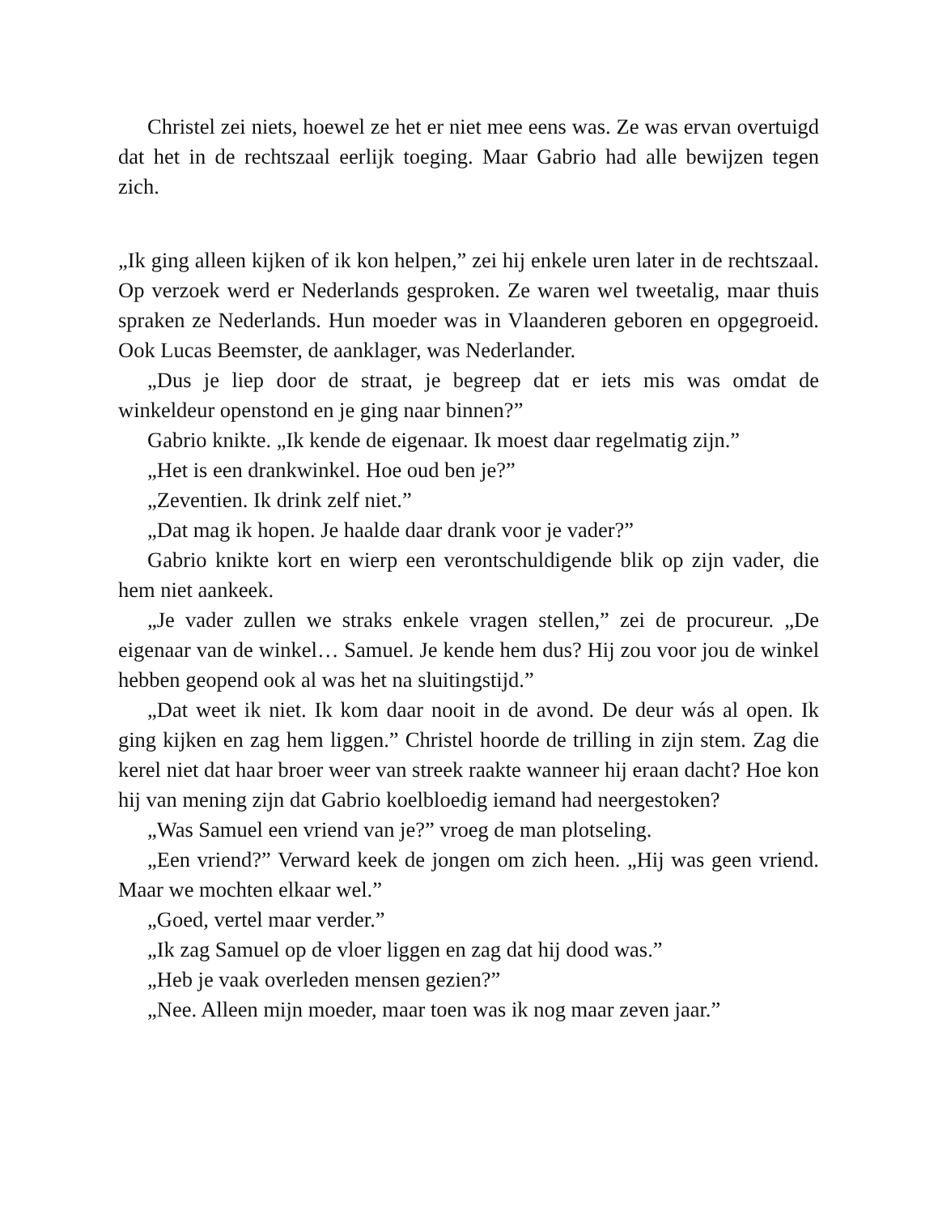Christel zei niets, hoewel ze het er niet mee eens was. Ze was ervan overtuigd dat het in de rechtszaal eerlijk toeging. Maar Gabrio had alle bewijzen tegen zich.
„Ik ging alleen kijken of ik kon helpen,” zei hij enkele uren later in de rechtszaal. Op verzoek werd er Nederlands gesproken. Ze waren wel tweetalig, maar thuis spraken ze Nederlands. Hun moeder was in Vlaanderen geboren en opgegroeid. Ook Lucas Beemster, de aanklager, was Nederlander.
„Dus je liep door de straat, je begreep dat er iets mis was omdat de winkeldeur openstond en je ging naar binnen?”
Gabrio knikte. „Ik kende de eigenaar. Ik moest daar regelmatig zijn.”
„Het is een drankwinkel. Hoe oud ben je?”
„Zeventien. Ik drink zelf niet.”
„Dat mag ik hopen. Je haalde daar drank voor je vader?”
Gabrio knikte kort en wierp een verontschuldigende blik op zijn vader, die hem niet aankeek.
„Je vader zullen we straks enkele vragen stellen,” zei de procureur. „De eigenaar van de winkel… Samuel. Je kende hem dus? Hij zou voor jou de winkel hebben geopend ook al was het na sluitingstijd.”
„Dat weet ik niet. Ik kom daar nooit in de avond. De deur wás al open. Ik ging kijken en zag hem liggen.” Christel hoorde de trilling in zijn stem. Zag die kerel niet dat haar broer weer van streek raakte wanneer hij eraan dacht? Hoe kon hij van mening zijn dat Gabrio koelbloedig iemand had neergestoken?
„Was Samuel een vriend van je?” vroeg de man plotseling.
„Een vriend?” Verward keek de jongen om zich heen. „Hij was geen vriend. Maar we mochten elkaar wel.”
„Goed, vertel maar verder.”
„Ik zag Samuel op de vloer liggen en zag dat hij dood was.”
„Heb je vaak overleden mensen gezien?”
„Nee. Alleen mijn moeder, maar toen was ik nog maar zeven jaar.”